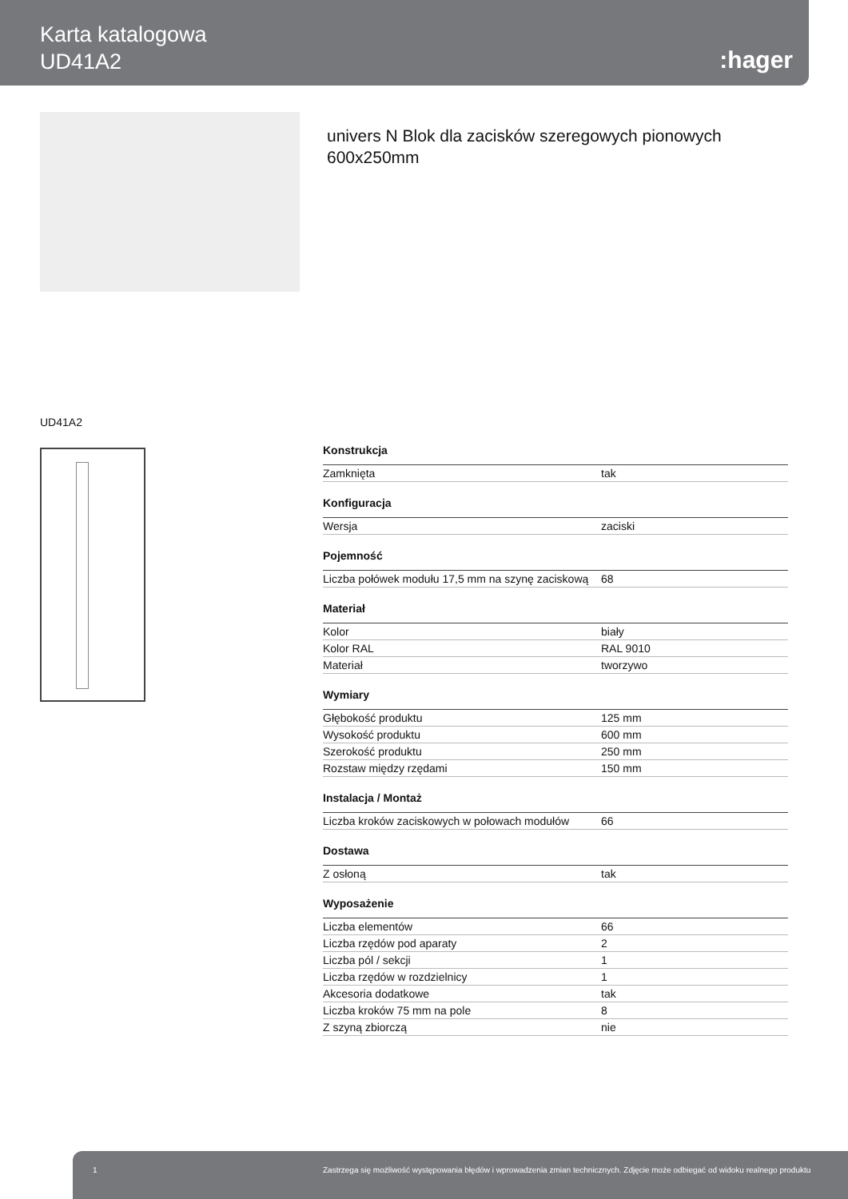Karta katalogowa
UD41A2
:hager
univers N Blok dla zacisków szeregowych pionowych 600x250mm
UD41A2
| Konstrukcja | |
| --- | --- |
| Zamknięta | tak |
| Konfiguracja | |
| Wersja | zaciski |
| Pojemność | |
| Liczba połówek modułu 17,5 mm na szynę zaciskową | 68 |
| Materiał | |
| Kolor | biały |
| Kolor RAL | RAL 9010 |
| Materiał | tworzywo |
| Wymiary | |
| Głębokość produktu | 125 mm |
| Wysokość produktu | 600 mm |
| Szerokość produktu | 250 mm |
| Rozstaw między rzędami | 150 mm |
| Instalacja / Montaż | |
| Liczba kroków zaciskowych w połowach modułów | 66 |
| Dostawa | |
| Z osłoną | tak |
| Wyposażenie | |
| Liczba elementów | 66 |
| Liczba rzędów pod aparaty | 2 |
| Liczba pól / sekcji | 1 |
| Liczba rzędów w rozdzielnicy | 1 |
| Akcesoria dodatkowe | tak |
| Liczba kroków 75 mm na pole | 8 |
| Z szyną zbiorczą | nie |
1 Zastrzega się możliwość występowania błędów i wprowadzenia zmian technicznych. Zdjęcie może odbiegać od widoku realnego produktu